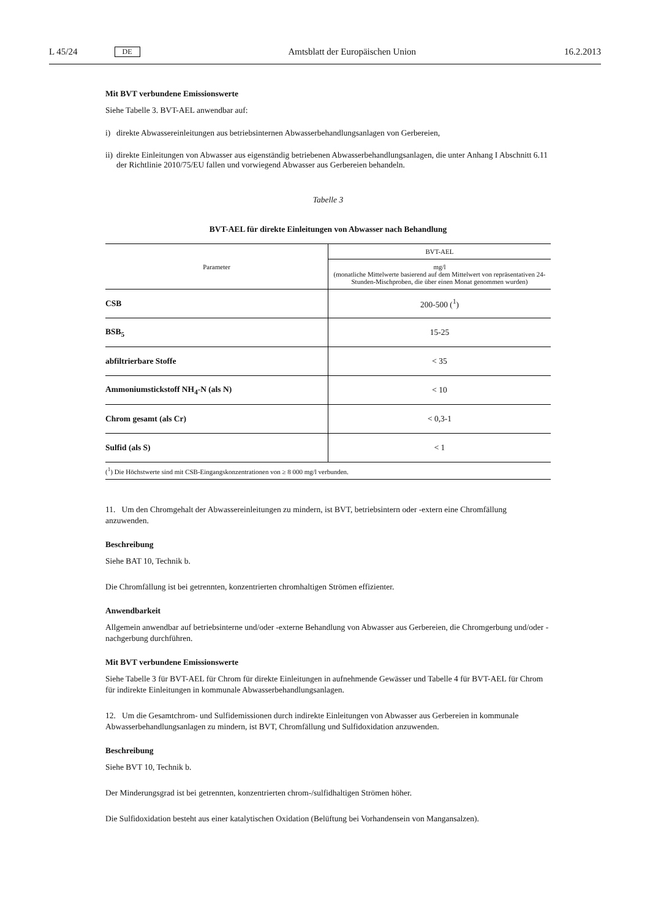L 45/24 DE Amtsblatt der Europäischen Union 16.2.2013
Mit BVT verbundene Emissionswerte
Siehe Tabelle 3. BVT-AEL anwendbar auf:
i) direkte Abwassereinleitungen aus betriebsinternen Abwasserbehandlungsanlagen von Gerbereien,
ii)
direkte Einleitungen von Abwasser aus eigenständig betriebenen Abwasserbehandlungsanlagen, die unter Anhang I Abschnitt 6.11 der Richtlinie 2010/75/EU fallen und vorwiegend Abwasser aus Gerbereien behandeln.
Tabelle 3
BVT-AEL für direkte Einleitungen von Abwasser nach Behandlung
| Parameter | BVT-AEL |
| --- | --- |
| | mg/l (monatliche Mittelwerte basierend auf dem Mittelwert von repräsentativen 24-Stunden-Mischproben, die über einen Monat genommen wurden) |
| CSB | 200-500 (<sup>1</sup>) |
| BSB<sub>5</sub> | 15-25 |
| abfiltrierbare Stoffe | < 35 |
| Ammoniumstickstoff NH<sub>4</sub>-N (als N) | < 10 |
| Chrom gesamt (als Cr) | < 0,3-1 |
| Sulfid (als S) | < 1 |
| (<sup>1</sup>) Die Höchstwerte sind mit CSB-Eingangskonzentrationen von ≥ 8 000 mg/l verbunden. | |
11. Um den Chromgehalt der Abwassereinleitungen zu mindern, ist BVT, betriebsintern oder -extern eine Chromfällung anzuwenden.
Beschreibung
Siehe BAT 10, Technik b.
Die Chromfällung ist bei getrennten, konzentrierten chromhaltigen Strömen effizienter.
Anwendbarkeit
Allgemein anwendbar auf betriebsinterne und/oder -externe Behandlung von Abwasser aus Gerbereien, die Chromgerbung und/oder -nachgerbung durchführen.
Mit BVT verbundene Emissionswerte
Siehe Tabelle 3 für BVT-AEL für Chrom für direkte Einleitungen in aufnehmende Gewässer und Tabelle 4 für BVT-AEL für Chrom für indirekte Einleitungen in kommunale Abwasserbehandlungsanlagen.
12. Um die Gesamtchrom- und Sulfidemissionen durch indirekte Einleitungen von Abwasser aus Gerbereien in kommunale Abwasserbehandlungsanlagen zu mindern, ist BVT, Chromfällung und Sulfidoxidation anzuwenden.
Beschreibung
Siehe BVT 10, Technik b.
Der Minderungsgrad ist bei getrennten, konzentrierten chrom-/sulfidhaltigen Strömen höher.
Die Sulfidoxidation besteht aus einer katalytischen Oxidation (Belüftung bei Vorhandensein von Mangansalzen).